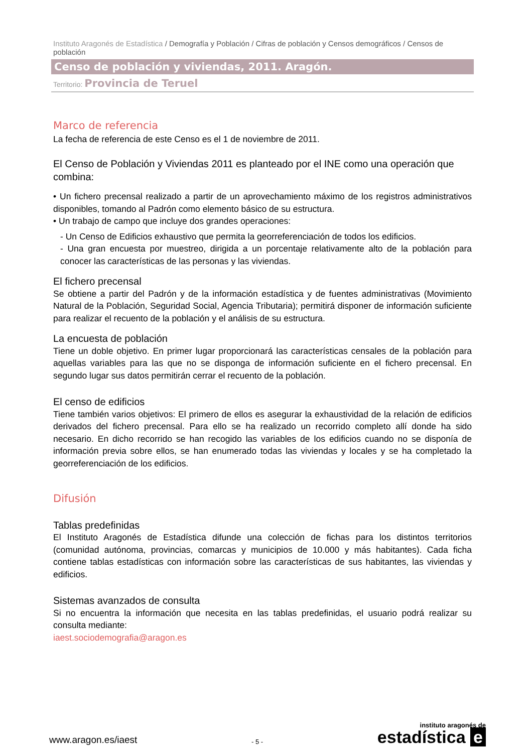Instituto Aragonés de Estadística / Demografía y Población / Cifras de población y Censos demográficos / Censos de población
Censo de población y viviendas, 2011. Aragón.
Territorio: Provincia de Teruel
Marco de referencia
La fecha de referencia de este Censo es el 1 de noviembre de 2011.
El Censo de Población y Viviendas 2011 es planteado por el INE como una operación que combina:
• Un fichero precensal realizado a partir de un aprovechamiento máximo de los registros administrativos disponibles, tomando al Padrón como elemento básico de su estructura.
• Un trabajo de campo que incluye dos grandes operaciones:
- Un Censo de Edificios exhaustivo que permita la georreferenciación de todos los edificios.
- Una gran encuesta por muestreo, dirigida a un porcentaje relativamente alto de la población para conocer las características de las personas y las viviendas.
El fichero precensal
Se obtiene a partir del Padrón y de la información estadística y de fuentes administrativas (Movimiento Natural de la Población, Seguridad Social, Agencia Tributaria); permitirá disponer de información suficiente para realizar el recuento de la población y el análisis de su estructura.
La encuesta de población
Tiene un doble objetivo. En primer lugar proporcionará las características censales de la población para aquellas variables para las que no se disponga de información suficiente en el fichero precensal. En segundo lugar sus datos permitirán cerrar el recuento de la población.
El censo de edificios
Tiene también varios objetivos: El primero de ellos es asegurar la exhaustividad de la relación de edificios derivados del fichero precensal. Para ello se ha realizado un recorrido completo allí donde ha sido necesario. En dicho recorrido se han recogido las variables de los edificios cuando no se disponía de información previa sobre ellos, se han enumerado todas las viviendas y locales y se ha completado la georreferenciación de los edificios.
Difusión
Tablas predefinidas
El Instituto Aragonés de Estadística difunde una colección de fichas para los distintos territorios (comunidad autónoma, provincias, comarcas y municipios de 10.000 y más habitantes). Cada ficha contiene tablas estadísticas con información sobre las características de sus habitantes, las viviendas y edificios.
Sistemas avanzados de consulta
Si no encuentra la información que necesita en las tablas predefinidas, el usuario podrá realizar su consulta mediante:
iaest.sociodemografia@aragon.es
www.aragon.es/iaest
- 5 -
instituto aragonés de
estadística e